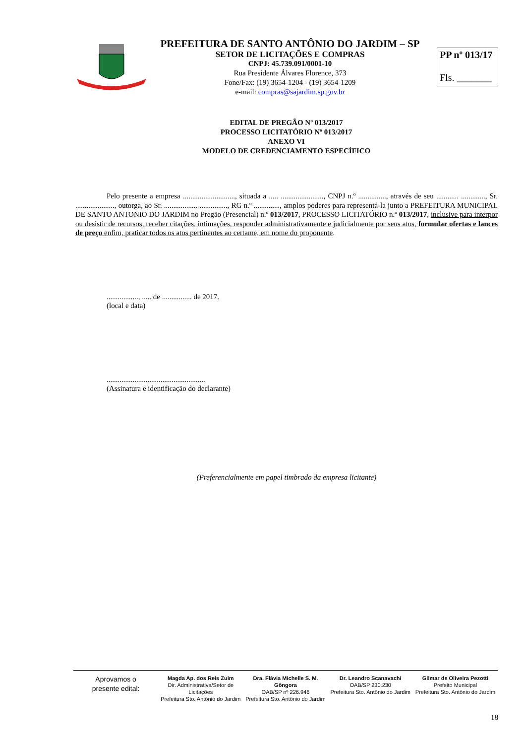PREFEITURA DE SANTO ANTÔNIO DO JARDIM – SP
SETOR DE LICITAÇÕES E COMPRAS
CNPJ: 45.739.091/0001-10
Rua Presidente Álvares Florence, 373
Fone/Fax: (19) 3654-1204 - (19) 3654-1209
e-mail: compras@sajardim.sp.gov.br
PP nº 013/17
Fls. _______
EDITAL DE PREGÃO Nº 013/2017
PROCESSO LICITATÓRIO Nº 013/2017
ANEXO VI
MODELO DE CREDENCIAMENTO ESPECÍFICO
Pelo presente a empresa ............................, situada a ..... ......................., CNPJ n.º ..............., através de seu ............ ............., Sr. ....................., outorga, ao Sr. .................. ..............., RG n.º .............., amplos poderes para representá-la junto a PREFEITURA MUNICIPAL DE SANTO ANTONIO DO JARDIM no Pregão (Presencial) n.º 013/2017, PROCESSO LICITATÓRIO n.º 013/2017, inclusive para interpor ou desistir de recursos, receber citações, intimações, responder administrativamente e judicialmente por seus atos, formular ofertas e lances de preço enfim, praticar todos os atos pertinentes ao certame, em nome do proponente.
................., ..... de ................ de 2017.
(local e data)
.....................................................
(Assinatura e identificação do declarante)
(Preferencialmente em papel timbrado da empresa licitante)
Aprovamos o
presente edital:
Magda Ap. dos Reis Zuim
Dir. Administrativa/Setor de Licitações
Prefeitura Sto. Antônio do Jardim
Dra. Flávia Michelle S. M. Gôngora
OAB/SP nº 226.946
Prefeitura Sto. Antônio do Jardim
Dr. Leandro Scanavachi
OAB/SP 230.230
Prefeitura Sto. Antônio do Jardim
Gilmar de Oliveira Pezotti
Prefeito Municipal
Prefeitura Sto. Antônio do Jardim
18